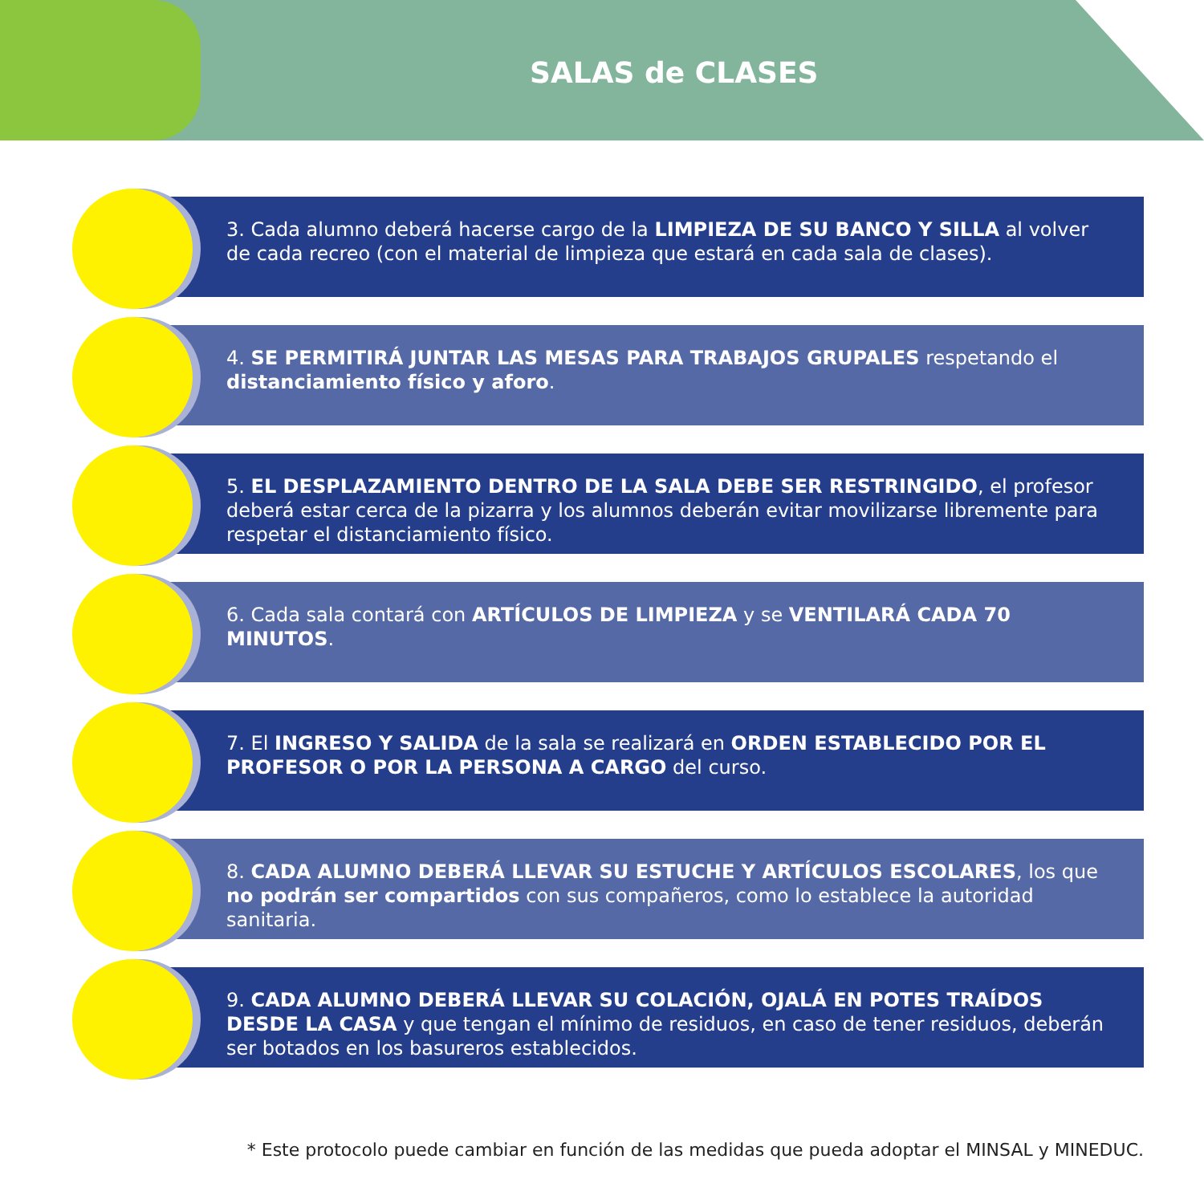SALAS de CLASES
3. Cada alumno deberá hacerse cargo de la LIMPIEZA DE SU BANCO Y SILLA al volver de cada recreo (con el material de limpieza que estará en cada sala de clases).
4. SE PERMITIRÁ JUNTAR LAS MESAS PARA TRABAJOS GRUPALES respetando el distanciamiento físico y aforo.
5. EL DESPLAZAMIENTO DENTRO DE LA SALA DEBE SER RESTRINGIDO, el profesor deberá estar cerca de la pizarra y los alumnos deberán evitar movilizarse libremente para respetar el distanciamiento físico.
6. Cada sala contará con ARTÍCULOS DE LIMPIEZA y se VENTILARÁ CADA 70 MINUTOS.
7. El INGRESO Y SALIDA de la sala se realizará en ORDEN ESTABLECIDO POR EL PROFESOR O POR LA PERSONA A CARGO del curso.
8. CADA ALUMNO DEBERÁ LLEVAR SU ESTUCHE Y ARTÍCULOS ESCOLARES, los que no podrán ser compartidos con sus compañeros, como lo establece la autoridad sanitaria.
9. CADA ALUMNO DEBERÁ LLEVAR SU COLACIÓN, OJALÁ EN POTES TRAÍDOS DESDE LA CASA y que tengan el mínimo de residuos, en caso de tener residuos, deberán ser botados en los basureros establecidos.
* Este protocolo puede cambiar en función de las medidas que pueda adoptar el MINSAL y MINEDUC.